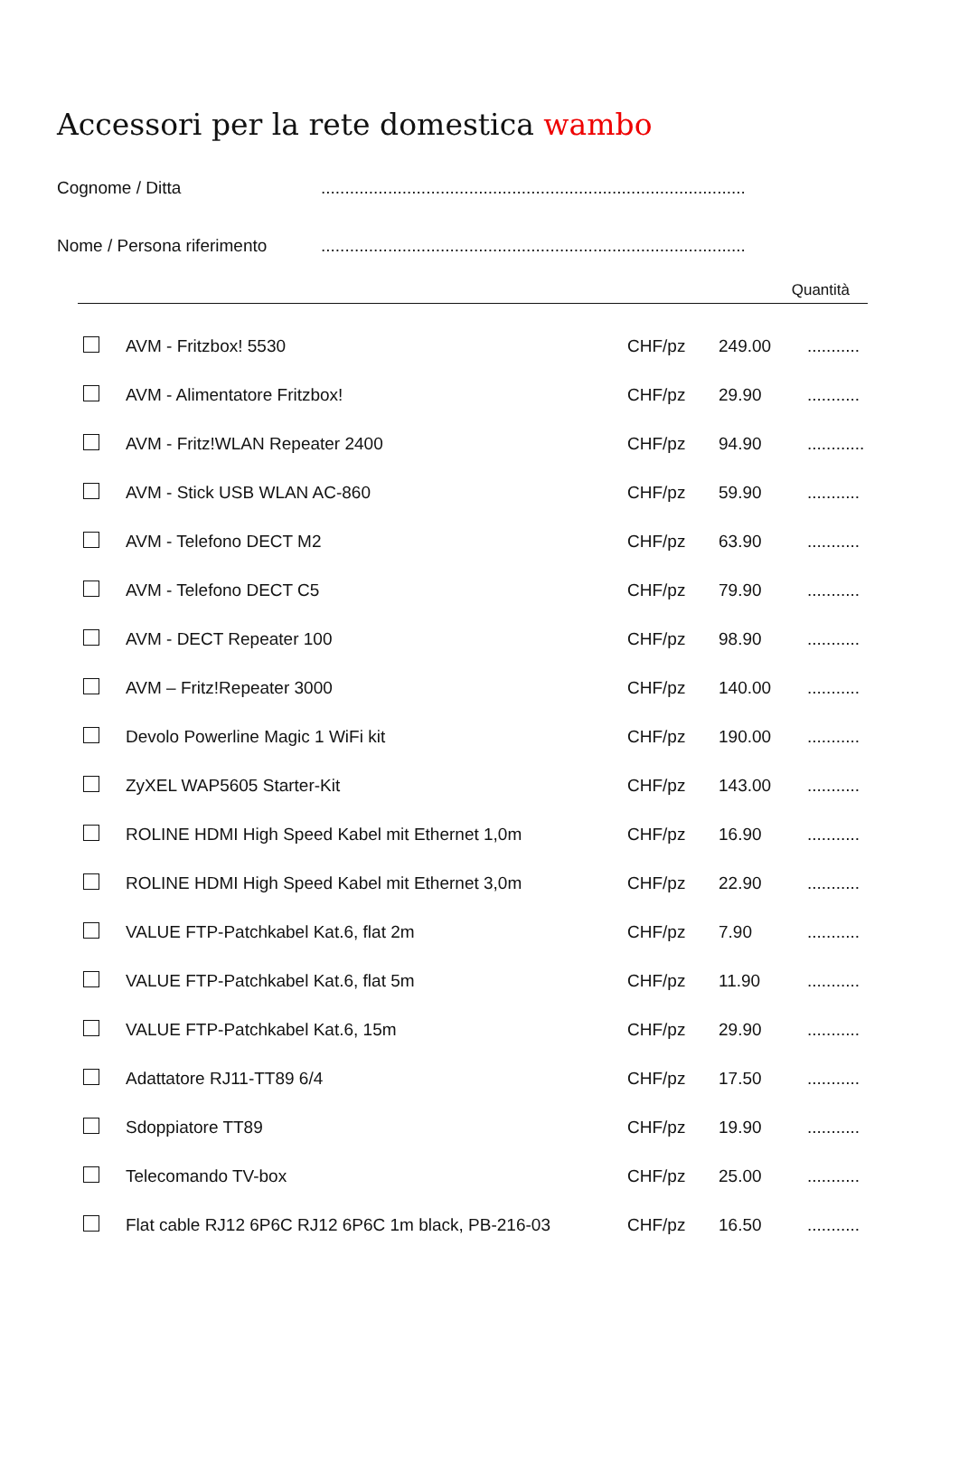Accessori per la rete domestica wambo
Cognome / Ditta .........................................................................................
Nome / Persona riferimento
.........................................................................................
Quantità
| | AVM - Fritzbox! 5530 | CHF/pz | 249.00 | ........... |
| | AVM - Alimentatore Fritzbox! | CHF/pz | 29.90 | ........... |
| | AVM - Fritz!WLAN Repeater 2400 | CHF/pz | 94.90 | ............ |
| | AVM - Stick USB WLAN AC-860 | CHF/pz | 59.90 | ........... |
| | AVM - Telefono DECT M2 | CHF/pz | 63.90 | ........... |
| | AVM - Telefono DECT C5 | CHF/pz | 79.90 | ........... |
| | AVM - DECT Repeater 100 | CHF/pz | 98.90 | ........... |
| | AVM – Fritz!Repeater 3000 | CHF/pz | 140.00 | ........... |
| | Devolo Powerline Magic 1 WiFi kit | CHF/pz | 190.00 | ........... |
| | ZyXEL WAP5605 Starter-Kit | CHF/pz | 143.00 | ........... |
| | ROLINE HDMI High Speed Kabel mit Ethernet 1,0m | CHF/pz | 16.90 | ........... |
| | ROLINE HDMI High Speed Kabel mit Ethernet 3,0m | CHF/pz | 22.90 | ........... |
| | VALUE FTP-Patchkabel Kat.6, flat 2m | CHF/pz | 7.90 | ........... |
| | VALUE FTP-Patchkabel Kat.6, flat 5m | CHF/pz | 11.90 | ........... |
| | VALUE FTP-Patchkabel Kat.6, 15m | CHF/pz | 29.90 | ........... |
| | Adattatore RJ11-TT89 6/4 | CHF/pz | 17.50 | ........... |
| | Sdoppiatore TT89 | CHF/pz | 19.90 | ........... |
| | Telecomando TV-box | CHF/pz | 25.00 | ........... |
| | Flat cable RJ12 6P6C RJ12 6P6C 1m black, PB-216-03 | CHF/pz | 16.50 | ........... |